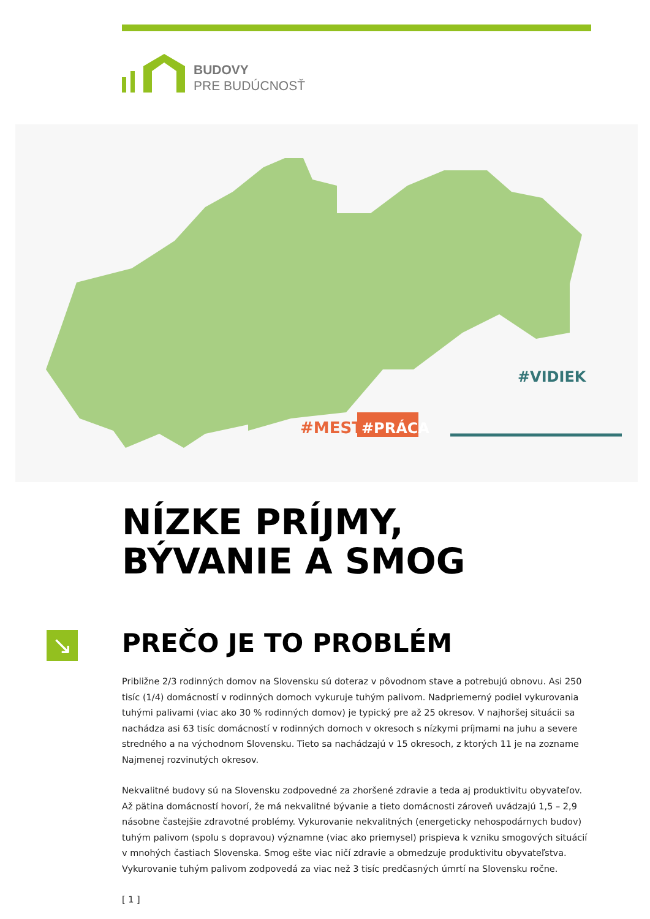BUDOVY
PRE BUDÚCNOSŤ
#MESTO
#PRÁCA
#VIDIEK
NÍZKE PRÍJMY,
BÝVANIE A SMOG
↘ PREČO JE TO PROBLÉM
Približne 2/3 rodinných domov na Slovensku sú doteraz v pôvodnom stave a potrebujú obnovu. Asi 250 tisíc (1/4) domácností v rodinných domoch vykuruje tuhým palivom. Nadpriemerný podiel vykurovania tuhými palivami (viac ako 30 % rodinných domov) je typický pre až 25 okresov. V najhoršej situácii sa nachádza asi 63 tisíc domácností v rodinných domoch v okresoch s nízkymi príjmami na juhu a severe stredného a na východnom Slovensku. Tieto sa nachádzajú v 15 okresoch, z ktorých 11 je na zozname Najmenej rozvinutých okresov.
Nekvalitné budovy sú na Slovensku zodpovedné za zhoršené zdravie a teda aj produktivitu obyvateľov. Až pätina domácností hovorí, že má nekvalitné bývanie a tieto domácnosti zároveň uvádzajú 1,5 – 2,9 násobne častejšie zdravotné problémy. Vykurovanie nekvalitných (energeticky nehospodárnych budov) tuhým palivom (spolu s dopravou) významne (viac ako priemysel) prispieva k vzniku smogových situácií v mnohých častiach Slovenska. Smog ešte viac ničí zdravie a obmedzuje produktivitu obyvateľstva. Vykurovanie tuhým palivom zodpovedá za viac než 3 tisíc predčasných úmrtí na Slovensku ročne.
[ 1 ]